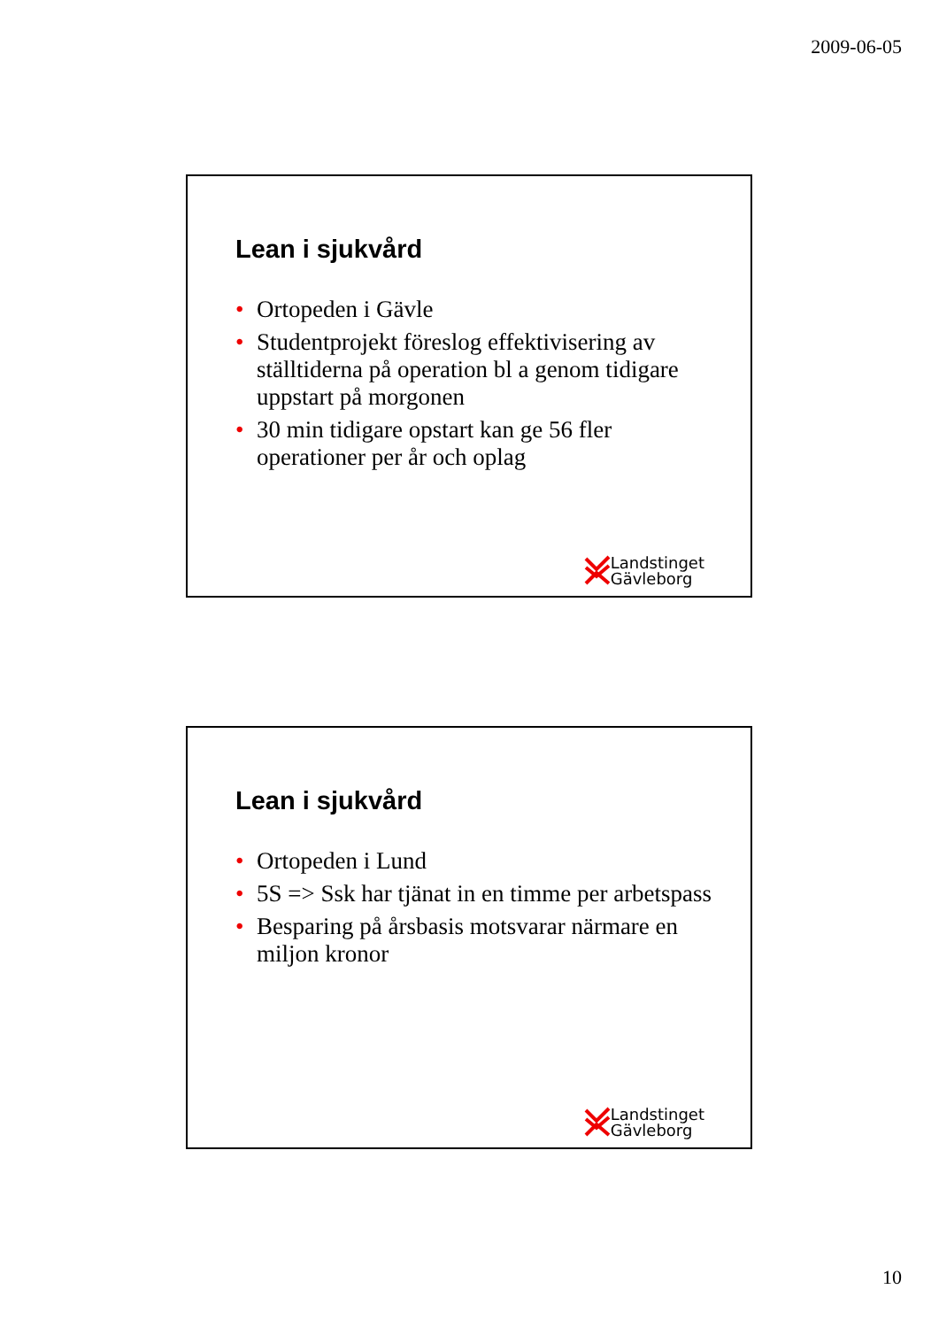2009-06-05
Lean i sjukvård
• Ortopeden i Gävle
• Studentprojekt föreslog effektivisering av ställtiderna på operation bl a genom tidigare uppstart på morgonen
• 30 min tidigare opstart kan ge 56 fler operationer per år och oplag
Landstinget
Gävleborg
Lean i sjukvård
• Ortopeden i Lund
• 5S => Ssk har tjänat in en timme per arbetspass
• Besparing på årsbasis motsvarar närmare en miljon kronor
Landstinget
Gävleborg
10